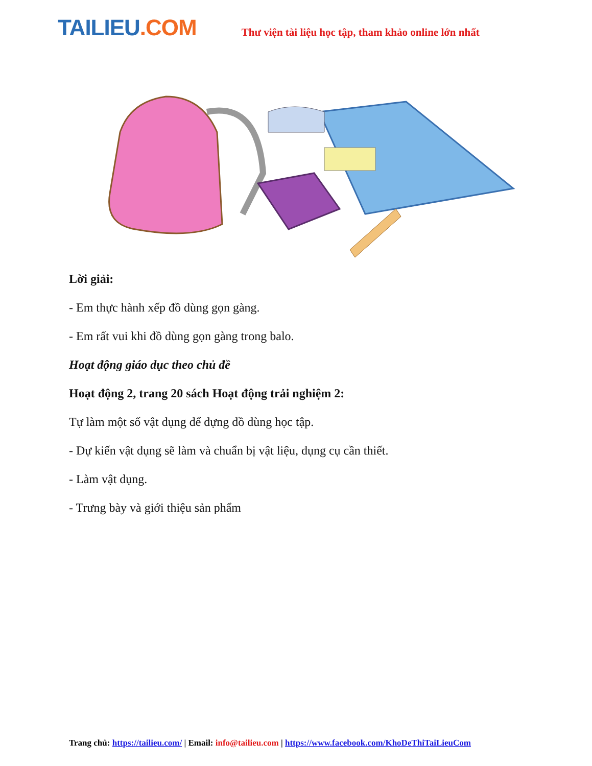TAILIEU.COM
Thư viện tài liệu học tập, tham khảo online lớn nhất
Lời giải:
- Em thực hành xếp đồ dùng gọn gàng.
- Em rất vui khi đồ dùng gọn gàng trong balo.
Hoạt động giáo dục theo chủ đề
Hoạt động 2, trang 20 sách Hoạt động trải nghiệm 2:
Tự làm một số vật dụng để đựng đồ dùng học tập.
- Dự kiến vật dụng sẽ làm và chuẩn bị vật liệu, dụng cụ cần thiết.
- Làm vật dụng.
- Trưng bày và giới thiệu sản phẩm
Trang chủ: https://tailieu.com/ | Email: info@tailieu.com | https://www.facebook.com/KhoDeThiTaiLieuCom